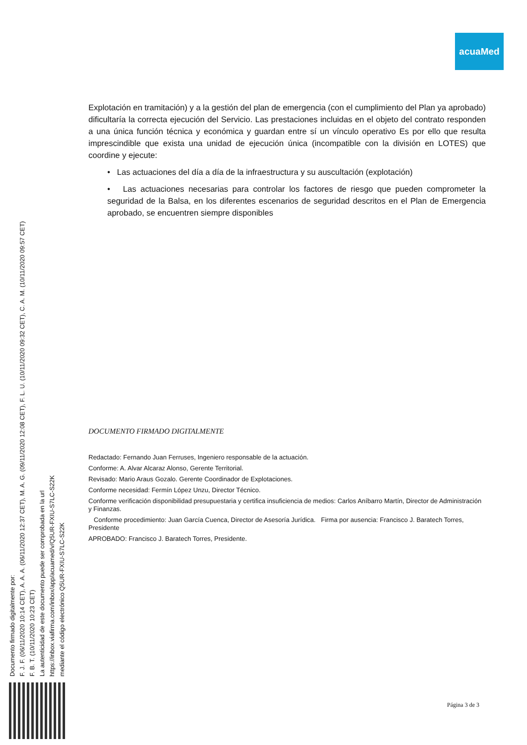acuaMed
Explotación en tramitación) y a la gestión del plan de emergencia (con el cumplimiento del Plan ya aprobado) dificultaría la correcta ejecución del Servicio. Las prestaciones incluidas en el objeto del contrato responden a una única función técnica y económica y guardan entre sí un vínculo operativo Es por ello que resulta imprescindible que exista una unidad de ejecución única (incompatible con la división en LOTES) que coordine y ejecute:
• Las actuaciones del día a día de la infraestructura y su auscultación (explotación)
• Las actuaciones necesarias para controlar los factores de riesgo que pueden comprometer la seguridad de la Balsa, en los diferentes escenarios de seguridad descritos en el Plan de Emergencia aprobado, se encuentren siempre disponibles
DOCUMENTO FIRMADO DIGITALMENTE
Redactado: Fernando Juan Ferruses, Ingeniero responsable de la actuación.
Conforme: A. Alvar Alcaraz Alonso, Gerente Territorial.
Revisado: Mario Araus Gozalo. Gerente Coordinador de Explotaciones.
Conforme necesidad: Fermín López Unzu, Director Técnico.
Conforme verificación disponibilidad presupuestaria y certifica insuficiencia de medios: Carlos Aníbarro Martín, Director de Administración y Finanzas.
Conforme procedimiento: Juan García Cuenca, Director de Asesoría Jurídica. Firma por ausencia: Francisco J. Baratech Torres, Presidente
APROBADO: Francisco J. Baratech Torres, Presidente.
Página 3 de 3
Documento firmado digitalmente por:
F. J. F. (06/11/2020 10:14 CET), A. A. A. (06/11/2020 12:37 CET), M. A. G. (09/11/2020 12:08 CET), F. L. U. (10/11/2020 09:32 CET), C. A. M. (10/11/2020 09:57 CET)
F. B. T. (10/11/2020 10:23 CET)
La autenticidad de este documento puede ser comprobada en la url
https://inbox.viafirma.com/inbox/app/acuamed/v/Q5UR-FXIU-S7LC-S22K
mediante el código electrónico Q5UR-FXIU-S7LC-S22K